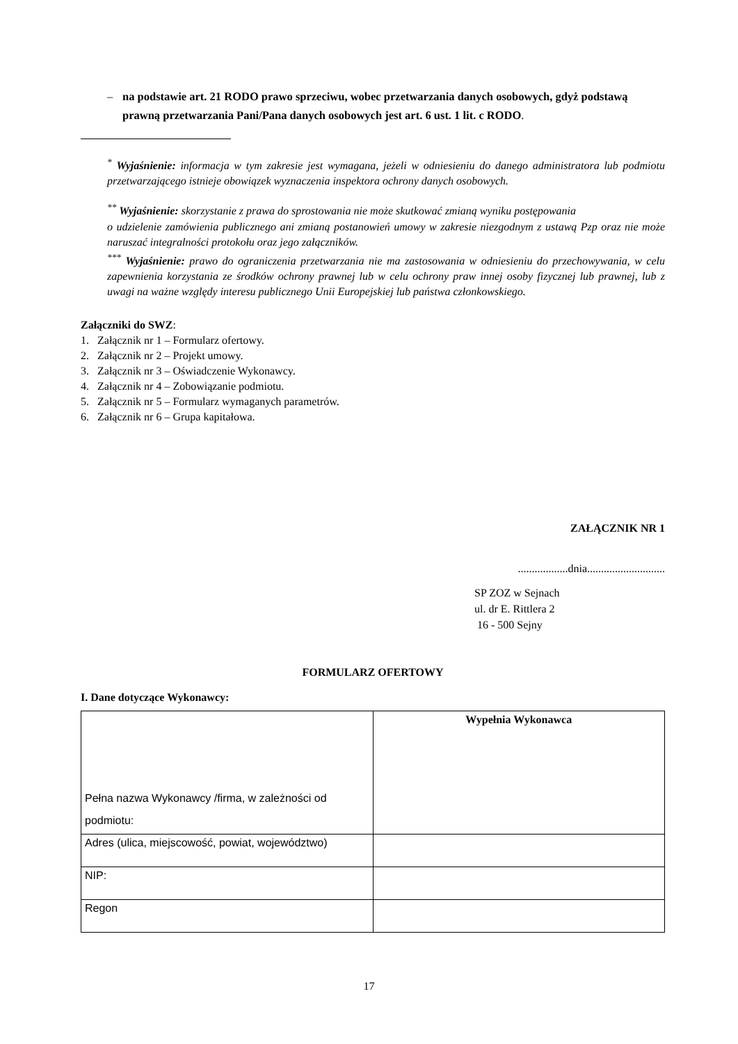– na podstawie art. 21 RODO prawo sprzeciwu, wobec przetwarzania danych osobowych, gdyż podstawą prawną przetwarzania Pani/Pana danych osobowych jest art. 6 ust. 1 lit. c RODO.
<sup>*</sup> Wyjaśnienie: informacja w tym zakresie jest wymagana, jeżeli w odniesieniu do danego administratora lub podmiotu przetwarzającego istnieje obowiązek wyznaczenia inspektora ochrony danych osobowych.
<sup>**</sup> Wyjaśnienie: skorzystanie z prawa do sprostowania nie może skutkować zmianą wyniku postępowania
o udzielenie zamówienia publicznego ani zmianą postanowień umowy w zakresie niezgodnym z ustawą Pzp oraz nie może naruszać integralności protokołu oraz jego załączników.
<sup>***</sup> Wyjaśnienie: prawo do ograniczenia przetwarzania nie ma zastosowania w odniesieniu do przechowywania, w celu zapewnienia korzystania ze środków ochrony prawnej lub w celu ochrony praw innej osoby fizycznej lub prawnej, lub z uwagi na ważne względy interesu publicznego Unii Europejskiej lub państwa członkowskiego.
Załączniki do SWZ:
1. Załącznik nr 1 – Formularz ofertowy.
2. Załącznik nr 2 – Projekt umowy.
3. Załącznik nr 3 – Oświadczenie Wykonawcy.
4. Załącznik nr 4 – Zobowiązanie podmiotu.
5. Załącznik nr 5 – Formularz wymaganych parametrów.
6. Załącznik nr 6 – Grupa kapitałowa.
ZAŁĄCZNIK NR 1
..................dnia............................
SP ZOZ w Sejnach
ul. dr E. Rittlera 2
16 - 500 Sejny
FORMULARZ OFERTOWY
I. Dane dotyczące Wykonawcy:
| Pełna nazwa Wykonawcy /firma, w zależności od podmiotu: | Wypełnia Wykonawca |
| Adres (ulica, miejscowość, powiat, województwo) | |
| NIP: | |
| Regon | |
17